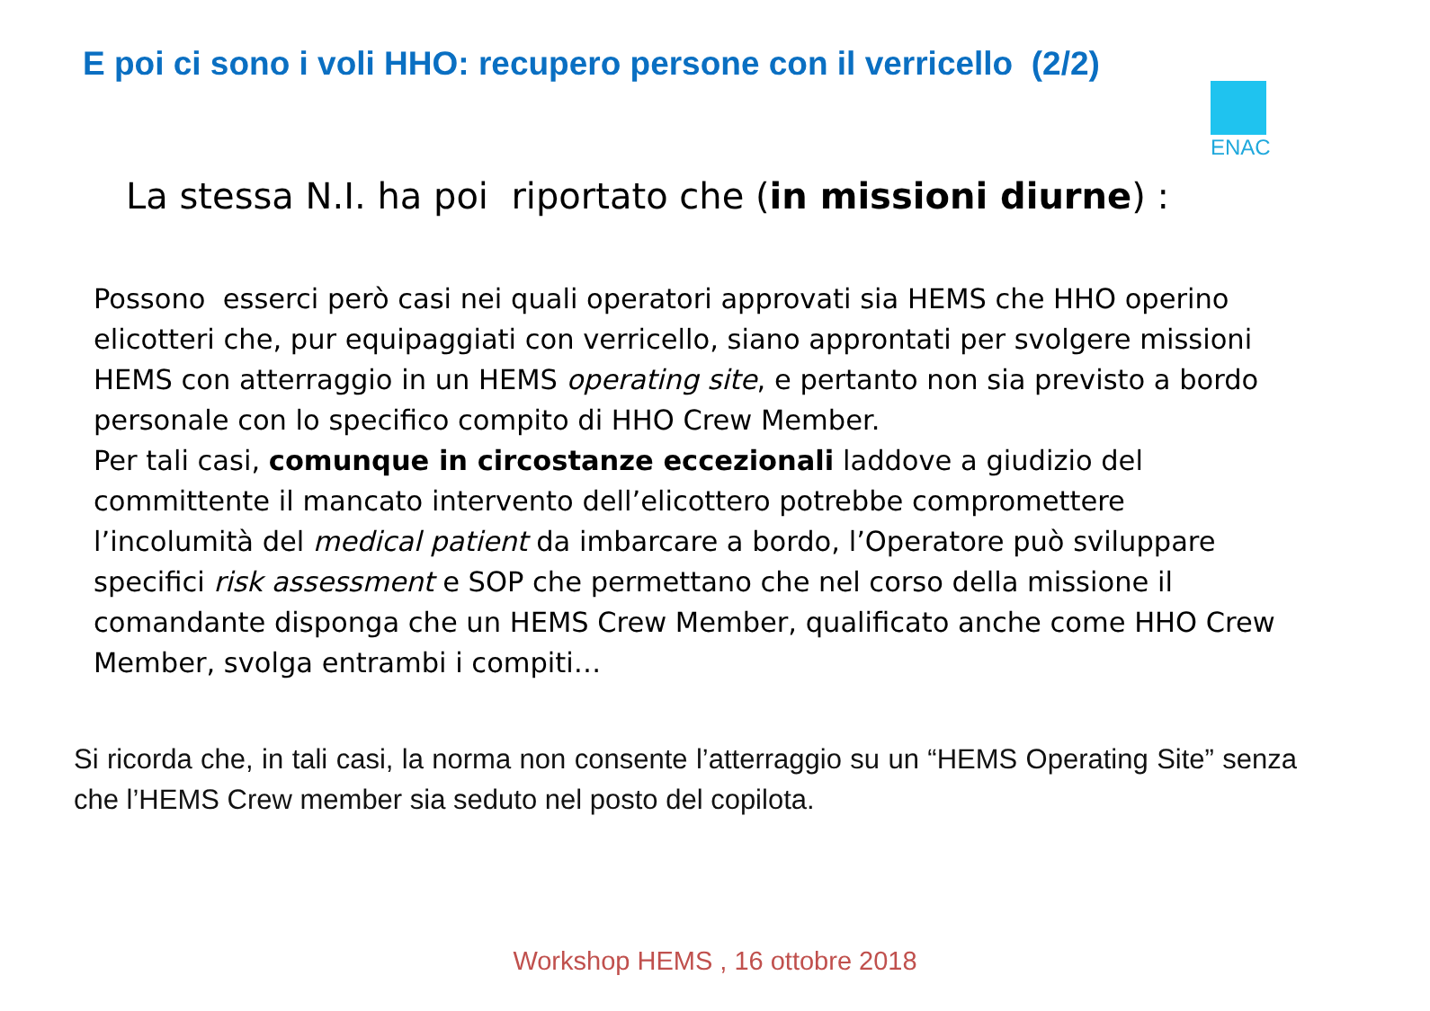E poi ci sono i voli HHO: recupero persone con il verricello (2/2)
ENAC
La stessa N.I. ha poi riportato che (in missioni diurne) :
Possono esserci però casi nei quali operatori approvati sia HEMS che HHO operino elicotteri che, pur equipaggiati con verricello, siano approntati per svolgere missioni HEMS con atterraggio in un HEMS operating site, e pertanto non sia previsto a bordo personale con lo specifico compito di HHO Crew Member.
Per tali casi, comunque in circostanze eccezionali laddove a giudizio del committente il mancato intervento dell’elicottero potrebbe compromettere l’incolumità del medical patient da imbarcare a bordo, l’Operatore può sviluppare specifici risk assessment e SOP che permettano che nel corso della missione il comandante disponga che un HEMS Crew Member, qualificato anche come HHO Crew Member, svolga entrambi i compiti…
Si ricorda che, in tali casi, la norma non consente l’atterraggio su un “HEMS Operating Site” senza che l’HEMS Crew member sia seduto nel posto del copilota.
Workshop HEMS , 16 ottobre 2018